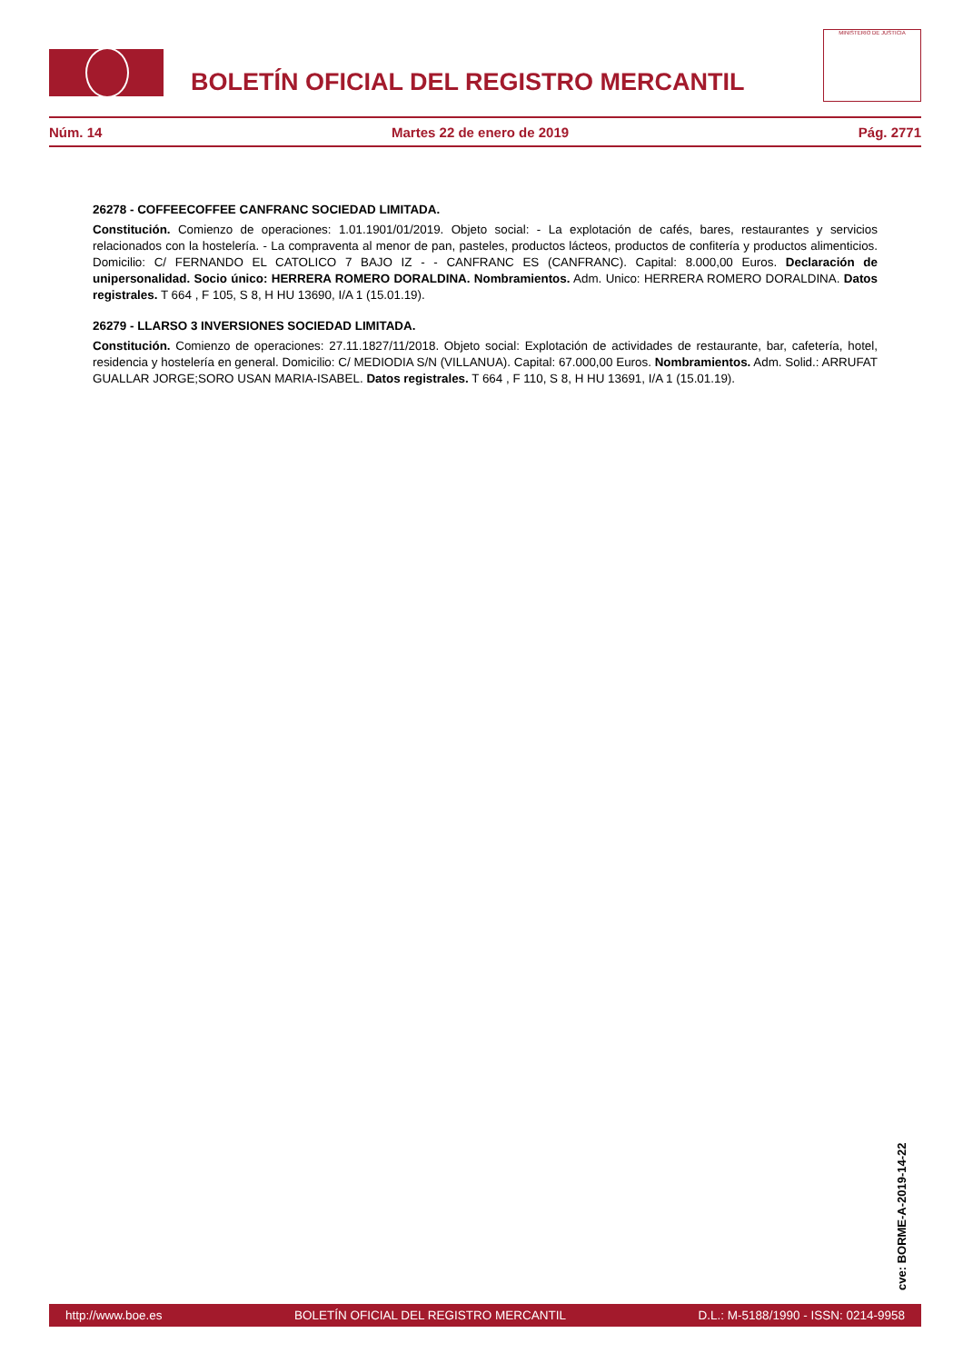BOLETÍN OFICIAL DEL REGISTRO MERCANTIL
MINISTERIO DE JUSTICIA
Núm. 14 Martes 22 de enero de 2019 Pág. 2771
26278 - COFFEECOFFEE CANFRANC SOCIEDAD LIMITADA.
Constitución. Comienzo de operaciones: 1.01.1901/01/2019. Objeto social: - La explotación de cafés, bares, restaurantes y servicios relacionados con la hostelería. - La compraventa al menor de pan, pasteles, productos lácteos, productos de confitería y productos alimenticios. Domicilio: C/ FERNANDO EL CATOLICO 7 BAJO IZ - - CANFRANC ES (CANFRANC). Capital: 8.000,00 Euros. Declaración de unipersonalidad. Socio único: HERRERA ROMERO DORALDINA. Nombramientos. Adm. Unico: HERRERA ROMERO DORALDINA. Datos registrales. T 664 , F 105, S 8, H HU 13690, I/A 1 (15.01.19).
26279 - LLARSO 3 INVERSIONES SOCIEDAD LIMITADA.
Constitución. Comienzo de operaciones: 27.11.1827/11/2018. Objeto social: Explotación de actividades de restaurante, bar, cafetería, hotel, residencia y hostelería en general. Domicilio: C/ MEDIODIA S/N (VILLANUA). Capital: 67.000,00 Euros. Nombramientos. Adm. Solid.: ARRUFAT GUALLAR JORGE;SORO USAN MARIA-ISABEL. Datos registrales. T 664 , F 110, S 8, H HU 13691, I/A 1 (15.01.19).
cve: BORME-A-2019-14-22
http://www.boe.es BOLETÍN OFICIAL DEL REGISTRO MERCANTIL D.L.: M-5188/1990 - ISSN: 0214-9958